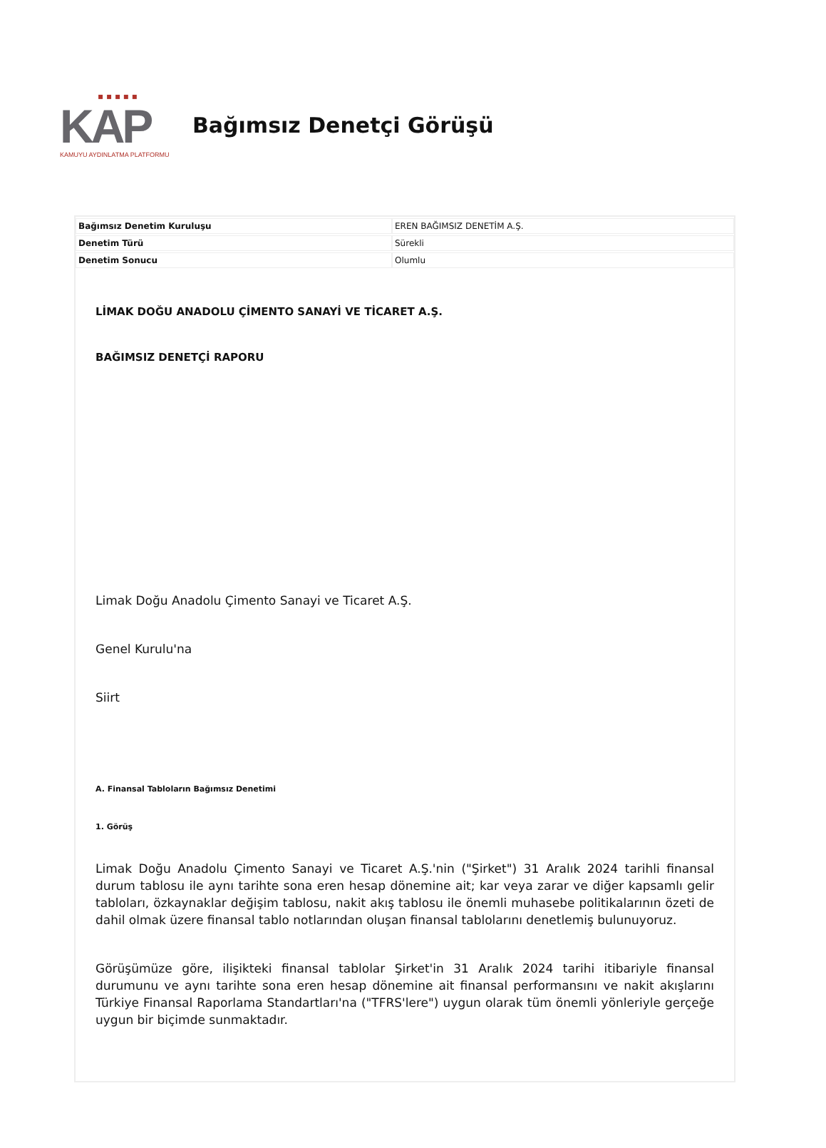▪ ▪ ▪ ▪ ▪
KAP
KAMUYU AYDINLATMA PLATFORMU
Bağımsız Denetçi Görüşü
| Bağımsız Denetim Kuruluşu | EREN BAĞIMSIZ DENETİM A.Ş. |
| Denetim Türü | Sürekli |
| Denetim Sonucu | Olumlu |
LİMAK DOĞU ANADOLU ÇİMENTO SANAYİ VE TİCARET A.Ş.
BAĞIMSIZ DENETÇİ RAPORU
Limak Doğu Anadolu Çimento Sanayi ve Ticaret A.Ş.
Genel Kurulu'na
Siirt
A. Finansal Tabloların Bağımsız Denetimi
1. Görüş
Limak Doğu Anadolu Çimento Sanayi ve Ticaret A.Ş.'nin ("Şirket") 31 Aralık 2024 tarihli finansal durum tablosu ile aynı tarihte sona eren hesap dönemine ait; kar veya zarar ve diğer kapsamlı gelir tabloları, özkaynaklar değişim tablosu, nakit akış tablosu ile önemli muhasebe politikalarının özeti de dahil olmak üzere finansal tablo notlarından oluşan finansal tablolarını denetlemiş bulunuyoruz.
Görüşümüze göre, ilişikteki finansal tablolar Şirket'in 31 Aralık 2024 tarihi itibariyle finansal durumunu ve aynı tarihte sona eren hesap dönemine ait finansal performansını ve nakit akışlarını Türkiye Finansal Raporlama Standartları'na ("TFRS'lere") uygun olarak tüm önemli yönleriyle gerçeğe uygun bir biçimde sunmaktadır.